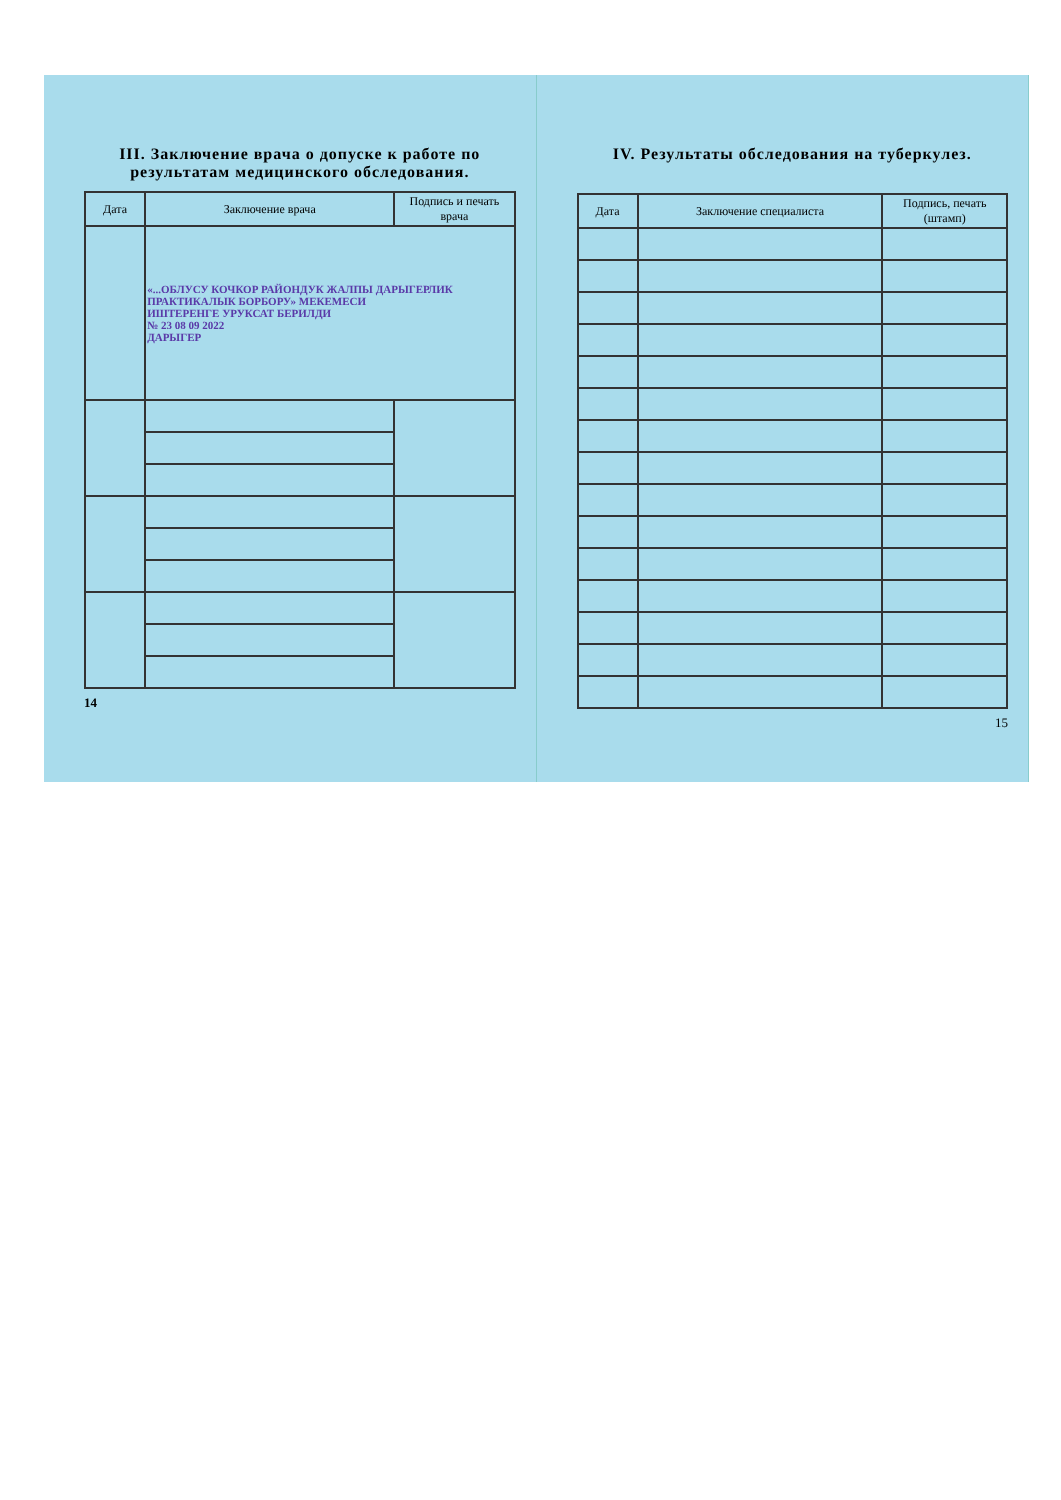III. Заключение врача о допуске к работе по результатам медицинского обследования.
| Дата | Заключение врача | Подпись и печать врача |
| --- | --- | --- |
| | «...ОБЛУСУ КОЧКОР РАЙОНДУК ЖАЛПЫ ДАРЫГЕРЛИК ПРАКТИКАЛЫК БОРБОРУ» МЕКЕМЕСИ ИШТЕРЕНГЕ УРУКСАТ БЕРИЛДИ № 23 08 09 2022 ДАРЫГЕР | |
14
IV. Результаты обследования на туберкулез.
| Дата | Заключение специалиста | Подпись, печать (штамп) |
| --- | --- | --- |
15